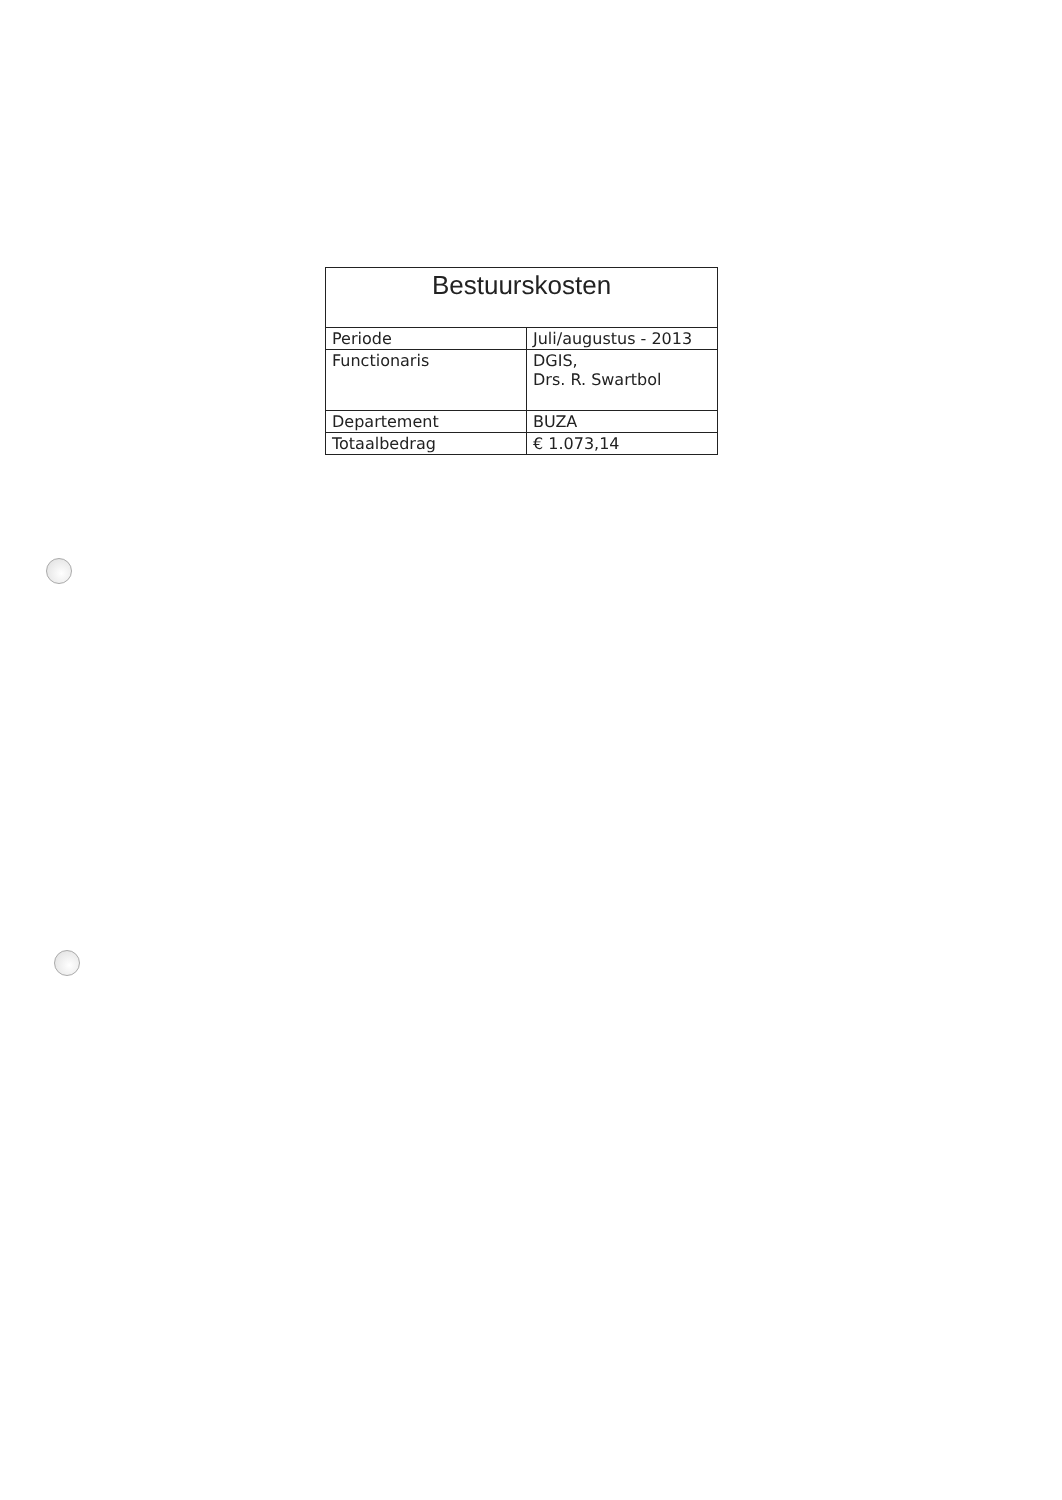| Bestuurskosten | |
| --- | --- |
| Periode | Juli/augustus - 2013 |
| Functionaris | DGIS, Drs. R. Swartbol |
| Departement | BUZA |
| Totaalbedrag | € 1.073,14 |